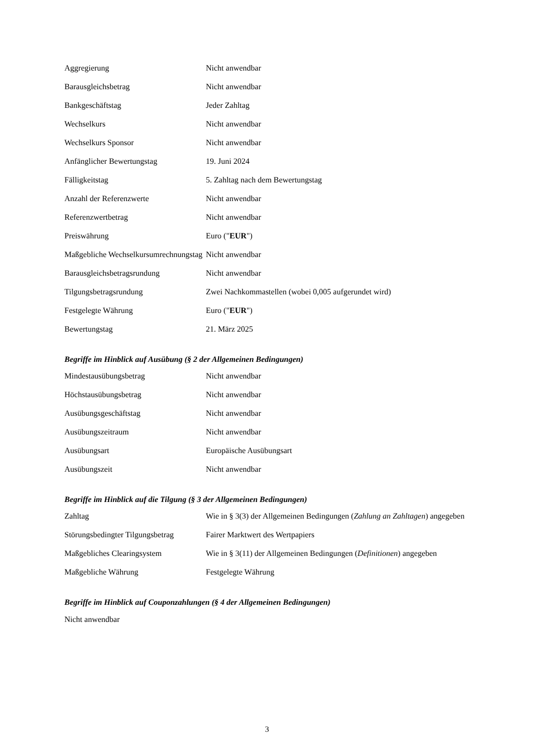| Aggregierung | Nicht anwendbar |
| Barausgleichsbetrag | Nicht anwendbar |
| Bankgeschäftstag | Jeder Zahltag |
| Wechselkurs | Nicht anwendbar |
| Wechselkurs Sponsor | Nicht anwendbar |
| Anfänglicher Bewertungstag | 19. Juni 2024 |
| Fälligkeitstag | 5. Zahltag nach dem Bewertungstag |
| Anzahl der Referenzwerte | Nicht anwendbar |
| Referenzwertbetrag | Nicht anwendbar |
| Preiswährung | Euro (" EUR ") |
| Maßgebliche Wechselkursumrechnungstag | Nicht anwendbar |
| Barausgleichsbetragsrundung | Nicht anwendbar |
| Tilgungsbetragsrundung | Zwei Nachkommastellen (wobei 0,005 aufgerundet wird) |
| Festgelegte Währung | Euro (" EUR ") |
| Bewertungstag | 21. März 2025 |
Begriffe im Hinblick auf Ausübung (§ 2 der Allgemeinen Bedingungen)
| Mindestausübungsbetrag | Nicht anwendbar |
| Höchstausübungsbetrag | Nicht anwendbar |
| Ausübungsgeschäftstag | Nicht anwendbar |
| Ausübungszeitraum | Nicht anwendbar |
| Ausübungsart | Europäische Ausübungsart |
| Ausübungszeit | Nicht anwendbar |
Begriffe im Hinblick auf die Tilgung (§ 3 der Allgemeinen Bedingungen)
| Zahltag | Wie in § 3(3) der Allgemeinen Bedingungen ( Zahlung an Zahltagen ) angegeben |
| Störungsbedingter Tilgungsbetrag | Fairer Marktwert des Wertpapiers |
| Maßgebliches Clearingsystem | Wie in § 3(11) der Allgemeinen Bedingungen ( Definitionen ) angegeben |
| Maßgebliche Währung | Festgelegte Währung |
Begriffe im Hinblick auf Couponzahlungen (§ 4 der Allgemeinen Bedingungen)
Nicht anwendbar
3